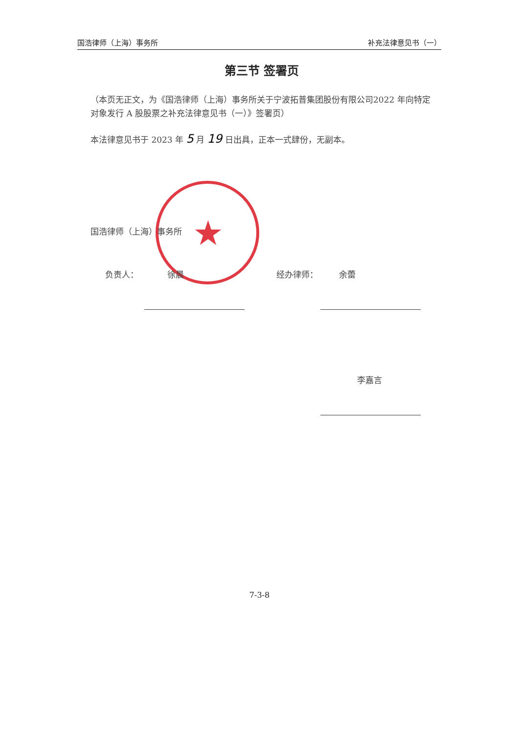国浩律师（上海）事务所 补充法律意见书（一）
★
第三节 签署页
（本页无正文，为《国浩律师（上海）事务所关于宁波拓普集团股份有限公司2022 年向特定对象发行 A 股股票之补充法律意见书（一）》签署页）
本法律意见书于 2023 年 5 月 19 日出具，正本一式肆份，无副本。
国浩律师（上海）事务所
负责人： 徐晨 经办律师： 余蕾
李嘉言
7-3-8